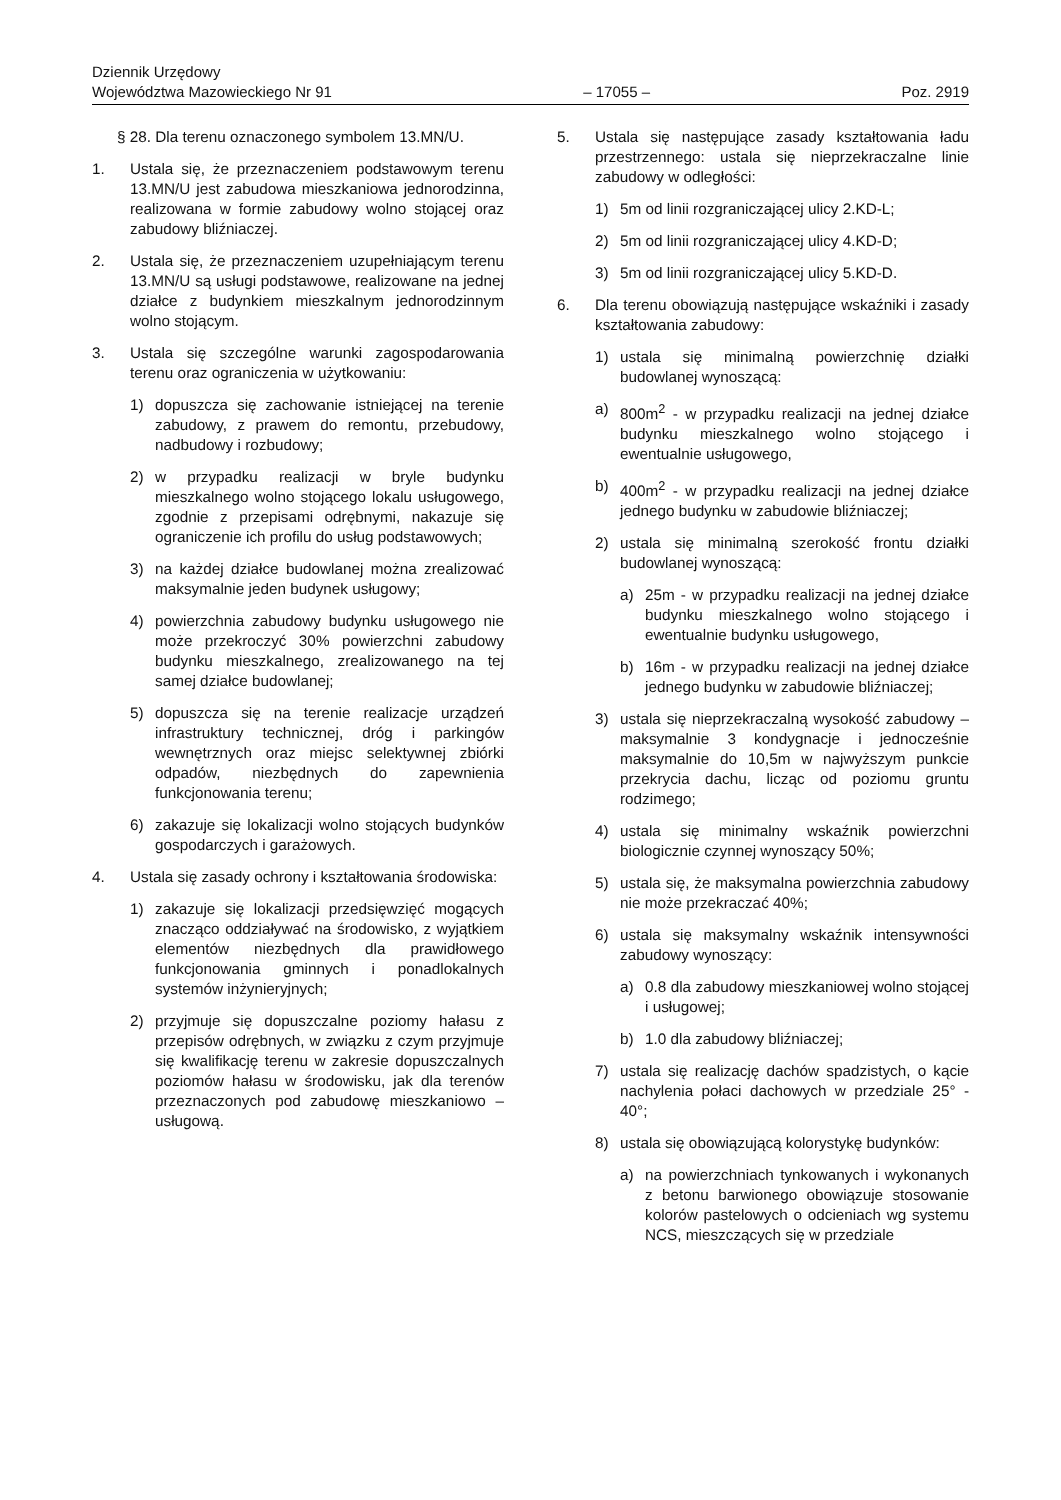Dziennik Urzędowy
Województwa Mazowieckiego Nr 91 – 17055 – Poz. 2919
§ 28. Dla terenu oznaczonego symbolem 13.MN/U.
1. Ustala się, że przeznaczeniem podstawowym terenu 13.MN/U jest zabudowa mieszkaniowa jednorodzinna, realizowana w formie zabudowy wolno stojącej oraz zabudowy bliźniaczej.
2. Ustala się, że przeznaczeniem uzupełniającym terenu 13.MN/U są usługi podstawowe, realizowane na jednej działce z budynkiem mieszkalnym jednorodzinnym wolno stojącym.
3. Ustala się szczególne warunki zagospodarowania terenu oraz ograniczenia w użytkowaniu:
1) dopuszcza się zachowanie istniejącej na terenie zabudowy, z prawem do remontu, przebudowy, nadbudowy i rozbudowy;
2) w przypadku realizacji w bryle budynku mieszkalnego wolno stojącego lokalu usługowego, zgodnie z przepisami odrębnymi, nakazuje się ograniczenie ich profilu do usług podstawowych;
3) na każdej działce budowlanej można zrealizować maksymalnie jeden budynek usługowy;
4) powierzchnia zabudowy budynku usługowego nie może przekroczyć 30% powierzchni zabudowy budynku mieszkalnego, zrealizowanego na tej samej działce budowlanej;
5) dopuszcza się na terenie realizacje urządzeń infrastruktury technicznej, dróg i parkingów wewnętrznych oraz miejsc selektywnej zbiórki odpadów, niezbędnych do zapewnienia funkcjonowania terenu;
6) zakazuje się lokalizacji wolno stojących budynków gospodarczych i garażowych.
4. Ustala się zasady ochrony i kształtowania środowiska:
1) zakazuje się lokalizacji przedsięwzięć mogących znacząco oddziaływać na środowisko, z wyjątkiem elementów niezbędnych dla prawidłowego funkcjonowania gminnych i ponadlokalnych systemów inżynieryjnych;
2) przyjmuje się dopuszczalne poziomy hałasu z przepisów odrębnych, w związku z czym przyjmuje się kwalifikację terenu w zakresie dopuszczalnych poziomów hałasu w środowisku, jak dla terenów przeznaczonych pod zabudowę mieszkaniowo – usługową.
5. Ustala się następujące zasady kształtowania ładu przestrzennego: ustala się nieprzekraczalne linie zabudowy w odległości:
1) 5m od linii rozgraniczającej ulicy 2.KD-L;
2) 5m od linii rozgraniczającej ulicy 4.KD-D;
3) 5m od linii rozgraniczającej ulicy 5.KD-D.
6. Dla terenu obowiązują następujące wskaźniki i zasady kształtowania zabudowy:
1) ustala się minimalną powierzchnię działki budowlanej wynoszącą:
a) 800m<sup>2</sup> - w przypadku realizacji na jednej działce budynku mieszkalnego wolno stojącego i ewentualnie usługowego,
b) 400m<sup>2</sup> - w przypadku realizacji na jednej działce jednego budynku w zabudowie bliźniaczej;
2) ustala się minimalną szerokość frontu działki budowlanej wynoszącą:
a) 25m - w przypadku realizacji na jednej działce budynku mieszkalnego wolno stojącego i ewentualnie budynku usługowego,
b) 16m - w przypadku realizacji na jednej działce jednego budynku w zabudowie bliźniaczej;
3) ustala się nieprzekraczalną wysokość zabudowy – maksymalnie 3 kondygnacje i jednocześnie maksymalnie do 10,5m w najwyższym punkcie przekrycia dachu, licząc od poziomu gruntu rodzimego;
4) ustala się minimalny wskaźnik powierzchni biologicznie czynnej wynoszący 50%;
5) ustala się, że maksymalna powierzchnia zabudowy nie może przekraczać 40%;
6) ustala się maksymalny wskaźnik intensywności zabudowy wynoszący:
a) 0.8 dla zabudowy mieszkaniowej wolno stojącej i usługowej;
b) 1.0 dla zabudowy bliźniaczej;
7) ustala się realizację dachów spadzistych, o kącie nachylenia połaci dachowych w przedziale 25° - 40°;
8) ustala się obowiązującą kolorystykę budynków:
a) na powierzchniach tynkowanych i wykonanych z betonu barwionego obowiązuje stosowanie kolorów pastelowych o odcieniach wg systemu NCS, mieszczących się w przedziale